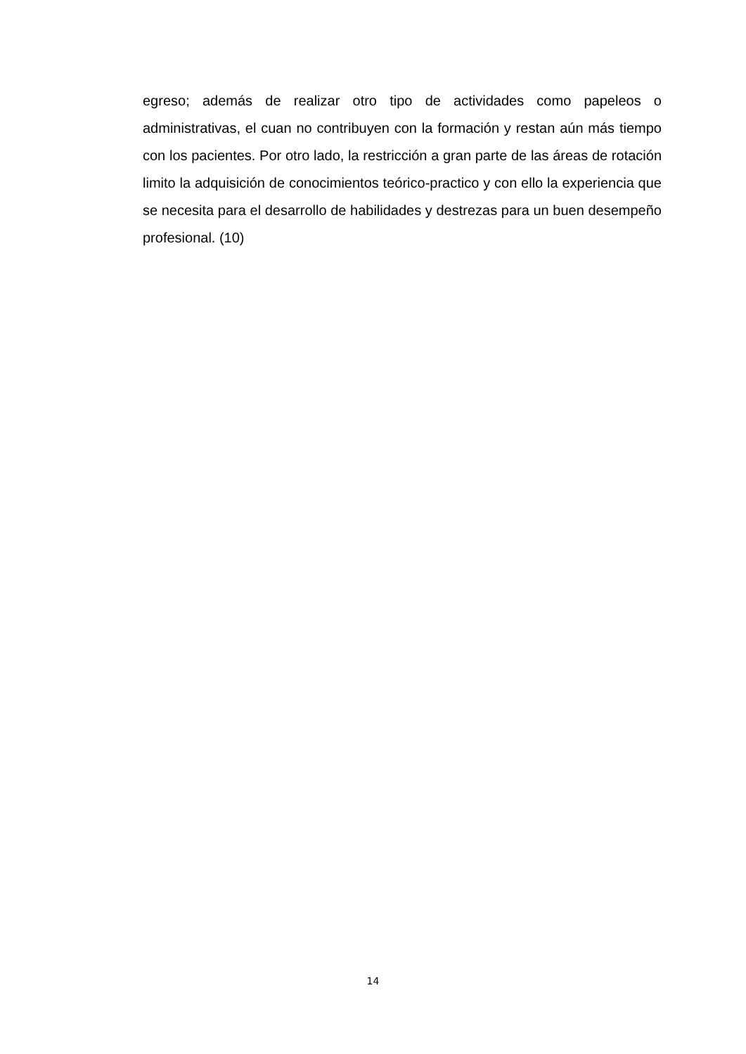egreso; además de realizar otro tipo de actividades como papeleos o administrativas, el cuan no contribuyen con la formación y restan aún más tiempo con los pacientes. Por otro lado, la restricción a gran parte de las áreas de rotación limito la adquisición de conocimientos teórico-practico y con ello la experiencia que se necesita para el desarrollo de habilidades y destrezas para un buen desempeño profesional. (10)
14